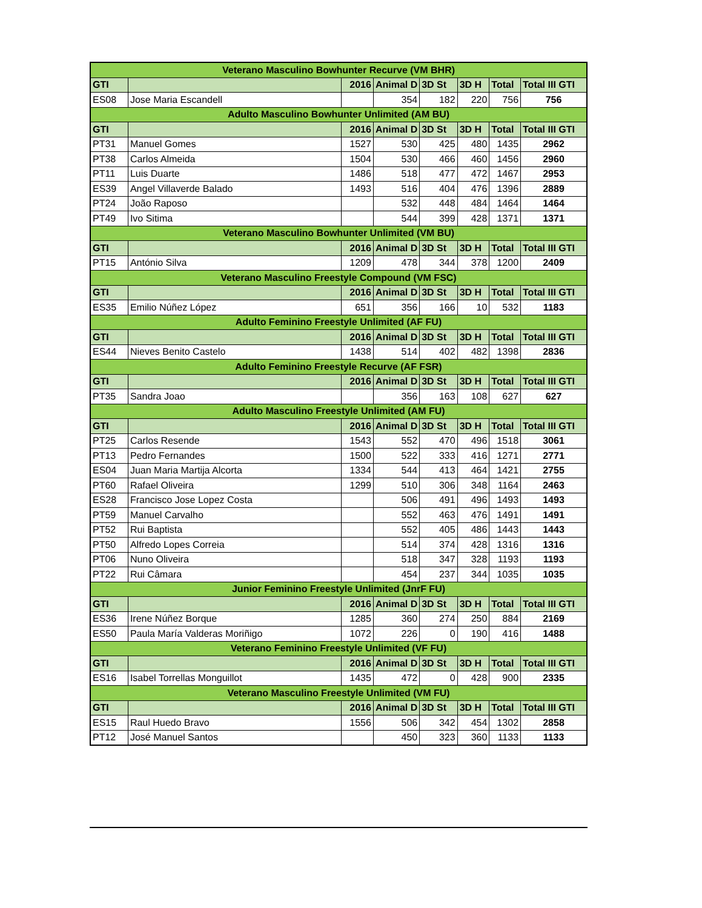| Veterano Masculino Bowhunter Recurve (VM BHR) | | | | | | | |
| GTI | | 2016 | Animal D | 3D St | 3D H | Total | Total III GTI |
| ES08 | Jose Maria Escandell | | 354 | 182 | 220 | 756 | 756 |
| Adulto Masculino Bowhunter Unlimited (AM BU) | | | | | | | |
| GTI | | 2016 | Animal D | 3D St | 3D H | Total | Total III GTI |
| PT31 | Manuel Gomes | 1527 | 530 | 425 | 480 | 1435 | 2962 |
| PT38 | Carlos Almeida | 1504 | 530 | 466 | 460 | 1456 | 2960 |
| PT11 | Luis Duarte | 1486 | 518 | 477 | 472 | 1467 | 2953 |
| ES39 | Angel Villaverde Balado | 1493 | 516 | 404 | 476 | 1396 | 2889 |
| PT24 | João Raposo | | 532 | 448 | 484 | 1464 | 1464 |
| PT49 | Ivo Sitima | | 544 | 399 | 428 | 1371 | 1371 |
| Veterano Masculino Bowhunter Unlimited (VM BU) | | | | | | | |
| GTI | | 2016 | Animal D | 3D St | 3D H | Total | Total III GTI |
| PT15 | António Silva | 1209 | 478 | 344 | 378 | 1200 | 2409 |
| Veterano Masculino Freestyle Compound (VM FSC) | | | | | | | |
| GTI | | 2016 | Animal D | 3D St | 3D H | Total | Total III GTI |
| ES35 | Emilio Núñez López | 651 | 356 | 166 | 10 | 532 | 1183 |
| Adulto Feminino Freestyle Unlimited (AF FU) | | | | | | | |
| GTI | | 2016 | Animal D | 3D St | 3D H | Total | Total III GTI |
| ES44 | Nieves Benito Castelo | 1438 | 514 | 402 | 482 | 1398 | 2836 |
| Adulto Feminino Freestyle Recurve (AF FSR) | | | | | | | |
| GTI | | 2016 | Animal D | 3D St | 3D H | Total | Total III GTI |
| PT35 | Sandra Joao | | 356 | 163 | 108 | 627 | 627 |
| Adulto Masculino Freestyle Unlimited (AM FU) | | | | | | | |
| GTI | | 2016 | Animal D | 3D St | 3D H | Total | Total III GTI |
| PT25 | Carlos Resende | 1543 | 552 | 470 | 496 | 1518 | 3061 |
| PT13 | Pedro Fernandes | 1500 | 522 | 333 | 416 | 1271 | 2771 |
| ES04 | Juan Maria Martija Alcorta | 1334 | 544 | 413 | 464 | 1421 | 2755 |
| PT60 | Rafael Oliveira | 1299 | 510 | 306 | 348 | 1164 | 2463 |
| ES28 | Francisco Jose Lopez Costa | | 506 | 491 | 496 | 1493 | 1493 |
| PT59 | Manuel Carvalho | | 552 | 463 | 476 | 1491 | 1491 |
| PT52 | Rui Baptista | | 552 | 405 | 486 | 1443 | 1443 |
| PT50 | Alfredo Lopes Correia | | 514 | 374 | 428 | 1316 | 1316 |
| PT06 | Nuno Oliveira | | 518 | 347 | 328 | 1193 | 1193 |
| PT22 | Rui Câmara | | 454 | 237 | 344 | 1035 | 1035 |
| Junior Feminino Freestyle Unlimited (JnrF FU) | | | | | | | |
| GTI | | 2016 | Animal D | 3D St | 3D H | Total | Total III GTI |
| ES36 | Irene Núñez Borque | 1285 | 360 | 274 | 250 | 884 | 2169 |
| ES50 | Paula María Valderas Moriñigo | 1072 | 226 | 0 | 190 | 416 | 1488 |
| Veterano Feminino Freestyle Unlimited (VF FU) | | | | | | | |
| GTI | | 2016 | Animal D | 3D St | 3D H | Total | Total III GTI |
| ES16 | Isabel Torrellas Monguillot | 1435 | 472 | 0 | 428 | 900 | 2335 |
| Veterano Masculino Freestyle Unlimited (VM FU) | | | | | | | |
| GTI | | 2016 | Animal D | 3D St | 3D H | Total | Total III GTI |
| ES15 | Raul Huedo Bravo | 1556 | 506 | 342 | 454 | 1302 | 2858 |
| PT12 | José Manuel Santos | | 450 | 323 | 360 | 1133 | 1133 |